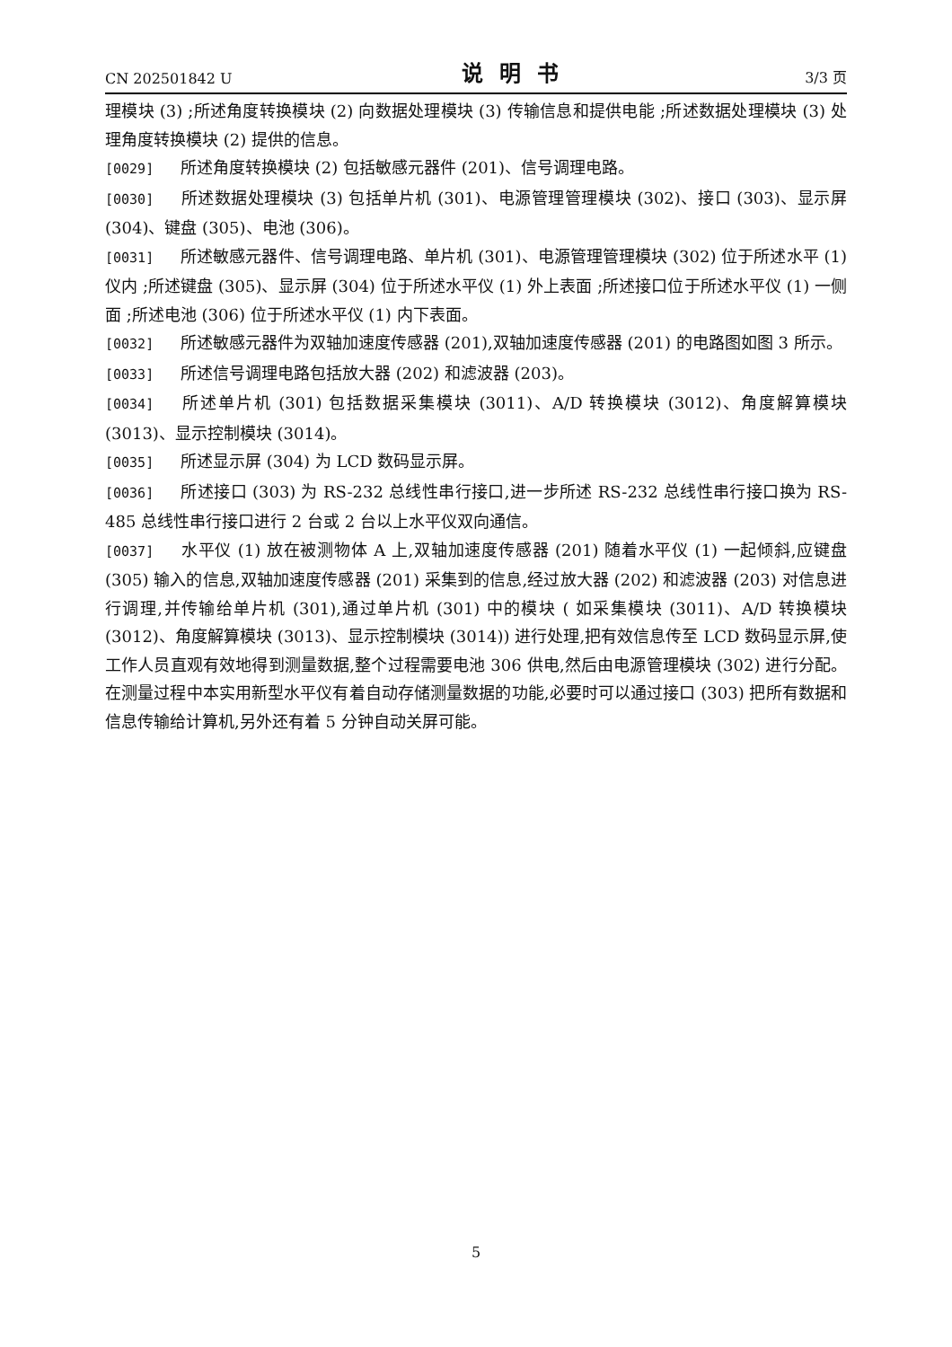CN 202501842 U 说明书 3/3 页
理模块 (3) ;所述角度转换模块 (2) 向数据处理模块 (3) 传输信息和提供电能 ;所述数据处理模块 (3) 处理角度转换模块 (2) 提供的信息。
[0029] 所述角度转换模块 (2) 包括敏感元器件 (201)、信号调理电路。
[0030] 所述数据处理模块 (3) 包括单片机 (301)、电源管理管理模块 (302)、接口 (303)、显示屏 (304)、键盘 (305)、电池 (306)。
[0031] 所述敏感元器件、信号调理电路、单片机 (301)、电源管理管理模块 (302) 位于所述水平 (1) 仪内 ;所述键盘 (305)、显示屏 (304) 位于所述水平仪 (1) 外上表面 ;所述接口位于所述水平仪 (1) 一侧面 ;所述电池 (306) 位于所述水平仪 (1) 内下表面。
[0032] 所述敏感元器件为双轴加速度传感器 (201),双轴加速度传感器 (201) 的电路图如图 3 所示。
[0033] 所述信号调理电路包括放大器 (202) 和滤波器 (203)。
[0034] 所述单片机 (301) 包括数据采集模块 (3011)、A/D 转换模块 (3012)、角度解算模块 (3013)、显示控制模块 (3014)。
[0035] 所述显示屏 (304) 为 LCD 数码显示屏。
[0036] 所述接口 (303) 为 RS-232 总线性串行接口,进一步所述 RS-232 总线性串行接口换为 RS-485 总线性串行接口进行 2 台或 2 台以上水平仪双向通信。
[0037] 水平仪 (1) 放在被测物体 A 上,双轴加速度传感器 (201) 随着水平仪 (1) 一起倾斜,应键盘 (305) 输入的信息,双轴加速度传感器 (201) 采集到的信息,经过放大器 (202) 和滤波器 (203) 对信息进行调理,并传输给单片机 (301),通过单片机 (301) 中的模块 ( 如采集模块 (3011)、A/D 转换模块 (3012)、角度解算模块 (3013)、显示控制模块 (3014)) 进行处理,把有效信息传至 LCD 数码显示屏,使工作人员直观有效地得到测量数据,整个过程需要电池 306 供电,然后由电源管理模块 (302) 进行分配。在测量过程中本实用新型水平仪有着自动存储测量数据的功能,必要时可以通过接口 (303) 把所有数据和信息传输给计算机,另外还有着 5 分钟自动关屏可能。
5